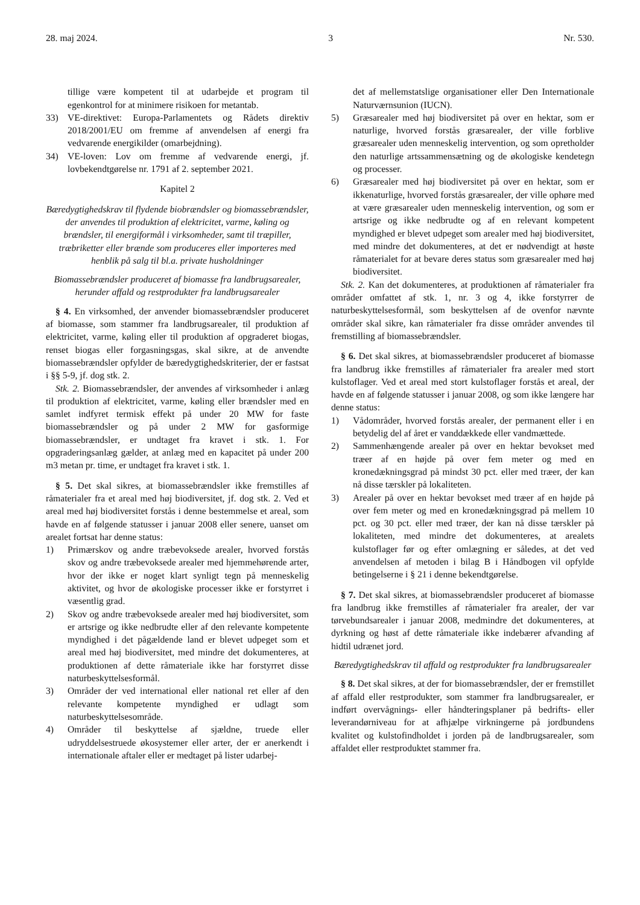28. maj 2024. 3 Nr. 530.
tillige være kompetent til at udarbejde et program til egenkontrol for at minimere risikoen for metantab.
33) VE-direktivet: Europa-Parlamentets og Rådets direktiv 2018/2001/EU om fremme af anvendelsen af energi fra vedvarende energikilder (omarbejdning).
34) VE-loven: Lov om fremme af vedvarende energi, jf. lovbekendtgørelse nr. 1791 af 2. september 2021.
Kapitel 2
Bæredygtighedskrav til flydende biobrændsler og biomassebrændsler, der anvendes til produktion af elektricitet, varme, køling og brændsler, til energiformål i virksomheder, samt til træpiller, træbriketter eller brænde som produceres eller importeres med henblik på salg til bl.a. private husholdninger
Biomassebrændsler produceret af biomasse fra landbrugsarealer, herunder affald og restprodukter fra landbrugsarealer
§ 4. En virksomhed, der anvender biomassebrændsler produceret af biomasse, som stammer fra landbrugsarealer, til produktion af elektricitet, varme, køling eller til produktion af opgraderet biogas, renset biogas eller forgasningsgas, skal sikre, at de anvendte biomassebrændsler opfylder de bæredygtighedskriterier, der er fastsat i §§ 5-9, jf. dog stk. 2.
Stk. 2. Biomassebrændsler, der anvendes af virksomheder i anlæg til produktion af elektricitet, varme, køling eller brændsler med en samlet indfyret termisk effekt på under 20 MW for faste biomassebrændsler og på under 2 MW for gasformige biomassebrændsler, er undtaget fra kravet i stk. 1. For opgraderingsanlæg gælder, at anlæg med en kapacitet på under 200 m3 metan pr. time, er undtaget fra kravet i stk. 1.
§ 5. Det skal sikres, at biomassebrændsler ikke fremstilles af råmaterialer fra et areal med høj biodiversitet, jf. dog stk. 2. Ved et areal med høj biodiversitet forstås i denne bestemmelse et areal, som havde en af følgende statusser i januar 2008 eller senere, uanset om arealet fortsat har denne status:
1) Primærskov og andre træbevoksede arealer, hvorved forstås skov og andre træbevoksede arealer med hjemmehørende arter, hvor der ikke er noget klart synligt tegn på menneskelig aktivitet, og hvor de økologiske processer ikke er forstyrret i væsentlig grad.
2) Skov og andre træbevoksede arealer med høj biodiversitet, som er artsrige og ikke nedbrudte eller af den relevante kompetente myndighed i det pågældende land er blevet udpeget som et areal med høj biodiversitet, med mindre det dokumenteres, at produktionen af dette råmateriale ikke har forstyrret disse naturbeskyttelsesformål.
3) Områder der ved international eller national ret eller af den relevante kompetente myndighed er udlagt som naturbeskyttelsesområde.
4) Områder til beskyttelse af sjældne, truede eller udryddelsestruede økosystemer eller arter, der er anerkendt i internationale aftaler eller er medtaget på lister udarbej-
det af mellemstatslige organisationer eller Den Internationale Naturværnsunion (IUCN).
5) Græsarealer med høj biodiversitet på over en hektar, som er naturlige, hvorved forstås græsarealer, der ville forblive græsarealer uden menneskelig intervention, og som opretholder den naturlige artssammensætning og de økologiske kendetegn og processer.
6) Græsarealer med høj biodiversitet på over en hektar, som er ikkenaturlige, hvorved forstås græsarealer, der ville ophøre med at være græsarealer uden menneskelig intervention, og som er artsrige og ikke nedbrudte og af en relevant kompetent myndighed er blevet udpeget som arealer med høj biodiversitet, med mindre det dokumenteres, at det er nødvendigt at høste råmaterialet for at bevare deres status som græsarealer med høj biodiversitet.
Stk. 2. Kan det dokumenteres, at produktionen af råmaterialer fra områder omfattet af stk. 1, nr. 3 og 4, ikke forstyrrer de naturbeskyttelsesformål, som beskyttelsen af de ovenfor nævnte områder skal sikre, kan råmaterialer fra disse områder anvendes til fremstilling af biomassebrændsler.
§ 6. Det skal sikres, at biomassebrændsler produceret af biomasse fra landbrug ikke fremstilles af råmaterialer fra arealer med stort kulstoflager. Ved et areal med stort kulstoflager forstås et areal, der havde en af følgende statusser i januar 2008, og som ikke længere har denne status:
1) Vådområder, hvorved forstås arealer, der permanent eller i en betydelig del af året er vanddækkede eller vandmættede.
2) Sammenhængende arealer på over en hektar bevokset med træer af en højde på over fem meter og med en kronedækningsgrad på mindst 30 pct. eller med træer, der kan nå disse tærskler på lokaliteten.
3) Arealer på over en hektar bevokset med træer af en højde på over fem meter og med en kronedækningsgrad på mellem 10 pct. og 30 pct. eller med træer, der kan nå disse tærskler på lokaliteten, med mindre det dokumenteres, at arealets kulstoflager før og efter omlægning er således, at det ved anvendelsen af metoden i bilag B i Håndbogen vil opfylde betingelserne i § 21 i denne bekendtgørelse.
§ 7. Det skal sikres, at biomassebrændsler produceret af biomasse fra landbrug ikke fremstilles af råmaterialer fra arealer, der var tørvebundsarealer i januar 2008, medmindre det dokumenteres, at dyrkning og høst af dette råmateriale ikke indebærer afvanding af hidtil udrænet jord.
Bæredygtighedskrav til affald og restprodukter fra landbrugsarealer
§ 8. Det skal sikres, at der for biomassebrændsler, der er fremstillet af affald eller restprodukter, som stammer fra landbrugsarealer, er indført overvågnings- eller håndteringsplaner på bedrifts- eller leverandørniveau for at afhjælpe virkningerne på jordbundens kvalitet og kulstofindholdet i jorden på de landbrugsarealer, som affaldet eller restproduktet stammer fra.